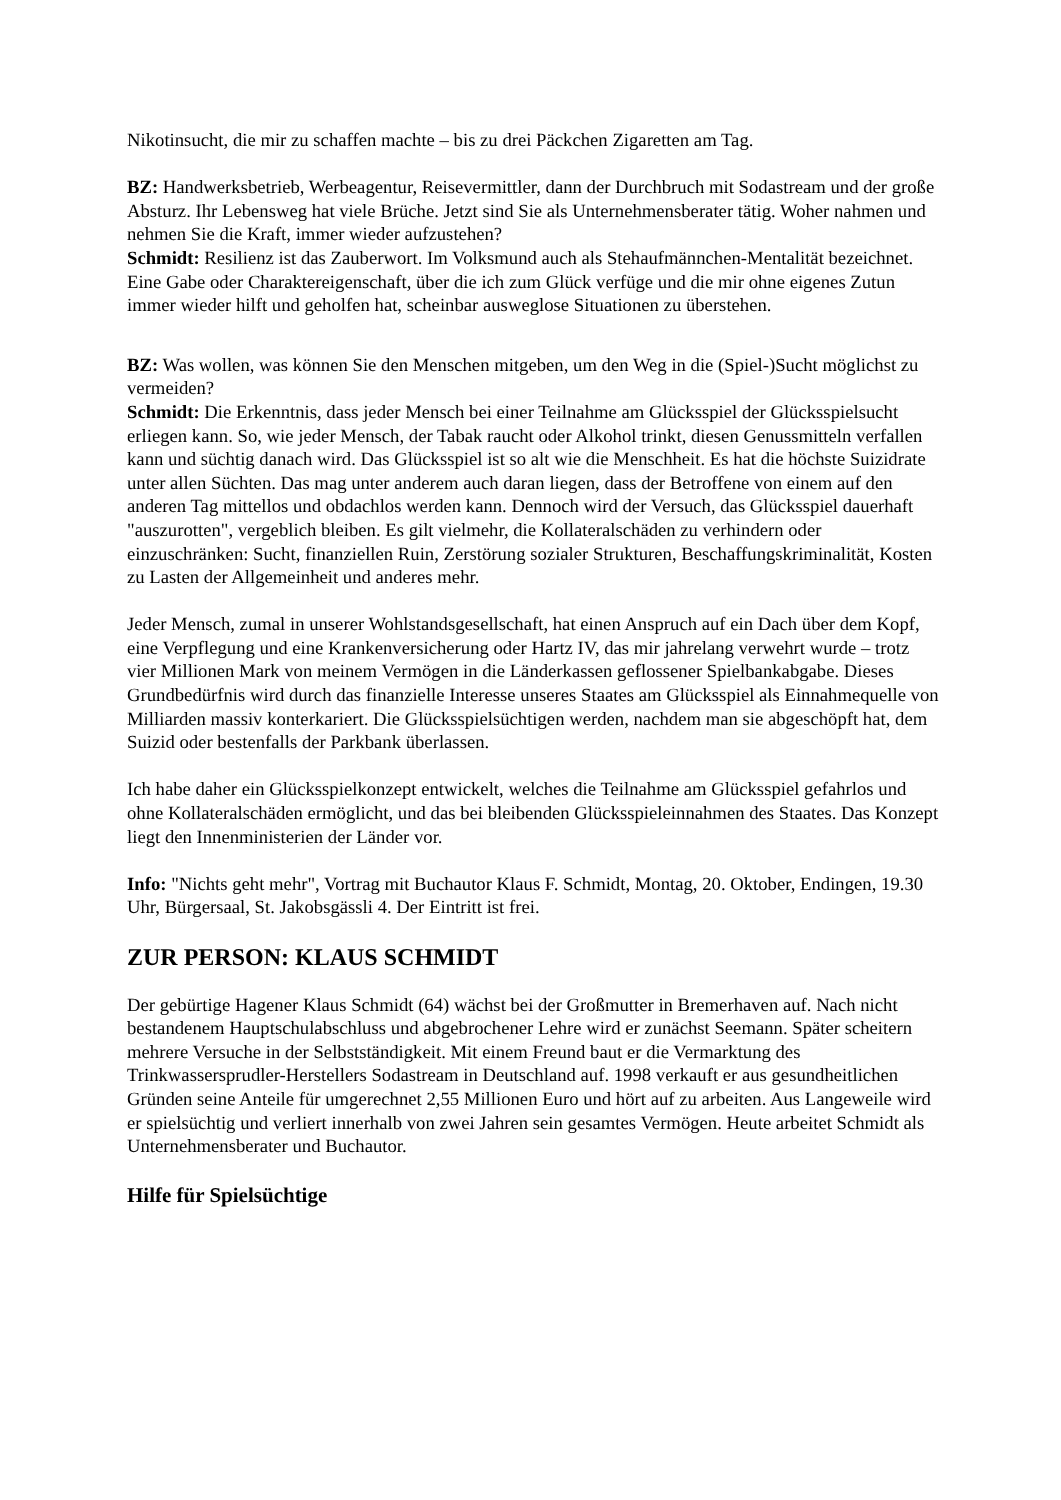Nikotinsucht, die mir zu schaffen machte – bis zu drei Päckchen Zigaretten am Tag.
BZ: Handwerksbetrieb, Werbeagentur, Reisevermittler, dann der Durchbruch mit Sodastream und der große Absturz. Ihr Lebensweg hat viele Brüche. Jetzt sind Sie als Unternehmensberater tätig. Woher nahmen und nehmen Sie die Kraft, immer wieder aufzustehen?
Schmidt: Resilienz ist das Zauberwort. Im Volksmund auch als Stehaufmännchen-Mentalität bezeichnet. Eine Gabe oder Charaktereigenschaft, über die ich zum Glück verfüge und die mir ohne eigenes Zutun immer wieder hilft und geholfen hat, scheinbar ausweglose Situationen zu überstehen.
BZ: Was wollen, was können Sie den Menschen mitgeben, um den Weg in die (Spiel-)Sucht möglichst zu vermeiden?
Schmidt: Die Erkenntnis, dass jeder Mensch bei einer Teilnahme am Glücksspiel der Glücksspielsucht erliegen kann. So, wie jeder Mensch, der Tabak raucht oder Alkohol trinkt, diesen Genussmitteln verfallen kann und süchtig danach wird. Das Glücksspiel ist so alt wie die Menschheit. Es hat die höchste Suizidrate unter allen Süchten. Das mag unter anderem auch daran liegen, dass der Betroffene von einem auf den anderen Tag mittellos und obdachlos werden kann. Dennoch wird der Versuch, das Glücksspiel dauerhaft "auszurotten", vergeblich bleiben. Es gilt vielmehr, die Kollateralschäden zu verhindern oder einzuschränken: Sucht, finanziellen Ruin, Zerstörung sozialer Strukturen, Beschaffungskriminalität, Kosten zu Lasten der Allgemeinheit und anderes mehr.
Jeder Mensch, zumal in unserer Wohlstandsgesellschaft, hat einen Anspruch auf ein Dach über dem Kopf, eine Verpflegung und eine Krankenversicherung oder Hartz IV, das mir jahrelang verwehrt wurde – trotz vier Millionen Mark von meinem Vermögen in die Länderkassen geflossener Spielbankabgabe. Dieses Grundbedürfnis wird durch das finanzielle Interesse unseres Staates am Glücksspiel als Einnahmequelle von Milliarden massiv konterkariert. Die Glücksspielsüchtigen werden, nachdem man sie abgeschöpft hat, dem Suizid oder bestenfalls der Parkbank überlassen.
Ich habe daher ein Glücksspielkonzept entwickelt, welches die Teilnahme am Glücksspiel gefahrlos und ohne Kollateralschäden ermöglicht, und das bei bleibenden Glücksspieleinnahmen des Staates. Das Konzept liegt den Innenministerien der Länder vor.
Info: "Nichts geht mehr", Vortrag mit Buchautor Klaus F. Schmidt, Montag, 20. Oktober, Endingen, 19.30 Uhr, Bürgersaal, St. Jakobsgässli 4. Der Eintritt ist frei.
ZUR PERSON: KLAUS SCHMIDT
Der gebürtige Hagener Klaus Schmidt (64) wächst bei der Großmutter in Bremerhaven auf. Nach nicht bestandenem Hauptschulabschluss und abgebrochener Lehre wird er zunächst Seemann. Später scheitern mehrere Versuche in der Selbstständigkeit. Mit einem Freund baut er die Vermarktung des Trinkwassersprudler-Herstellers Sodastream in Deutschland auf. 1998 verkauft er aus gesundheitlichen Gründen seine Anteile für umgerechnet 2,55 Millionen Euro und hört auf zu arbeiten. Aus Langeweile wird er spielsüchtig und verliert innerhalb von zwei Jahren sein gesamtes Vermögen. Heute arbeitet Schmidt als Unternehmensberater und Buchautor.
Hilfe für Spielsüchtige